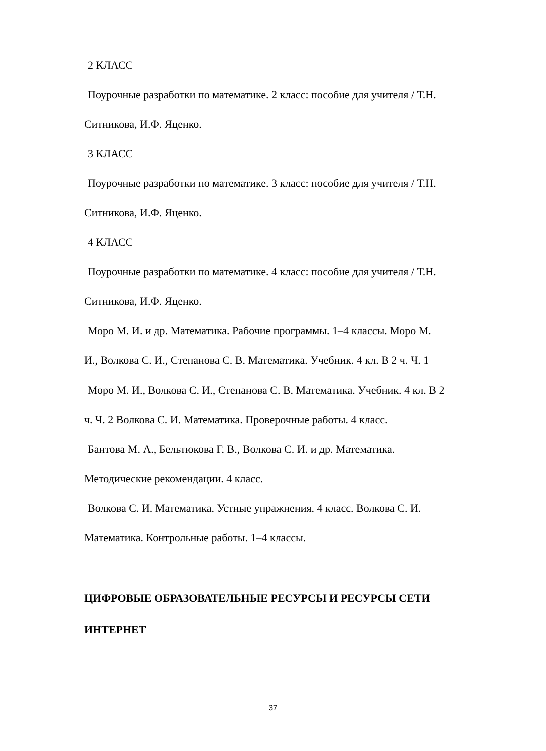2 КЛАСС
Поурочные разработки по математике. 2 класс: пособие для учителя / Т.Н.
Ситникова, И.Ф. Яценко.
3 КЛАСС
Поурочные разработки по математике. 3 класс: пособие для учителя / Т.Н.
Ситникова, И.Ф. Яценко.
4 КЛАСС
Поурочные разработки по математике. 4 класс: пособие для учителя / Т.Н.
Ситникова, И.Ф. Яценко.
Моро М. И. и др. Математика. Рабочие программы. 1–4 классы. Моро М.
И., Волкова С. И., Степанова С. В. Математика. Учебник. 4 кл. В 2 ч. Ч. 1
Моро М. И., Волкова С. И., Степанова С. В. Математика. Учебник. 4 кл. В 2
ч. Ч. 2 Волкова С. И. Математика. Проверочные работы. 4 класс.
Бантова М. А., Бельтюкова Г. В., Волкова С. И. и др. Математика.
Методические рекомендации. 4 класс.
Волкова С. И. Математика. Устные упражнения. 4 класс. Волкова С. И.
Математика. Контрольные работы. 1–4 классы.
ЦИФРОВЫЕ ОБРАЗОВАТЕЛЬНЫЕ РЕСУРСЫ И РЕСУРСЫ СЕТИ
ИНТЕРНЕТ
37